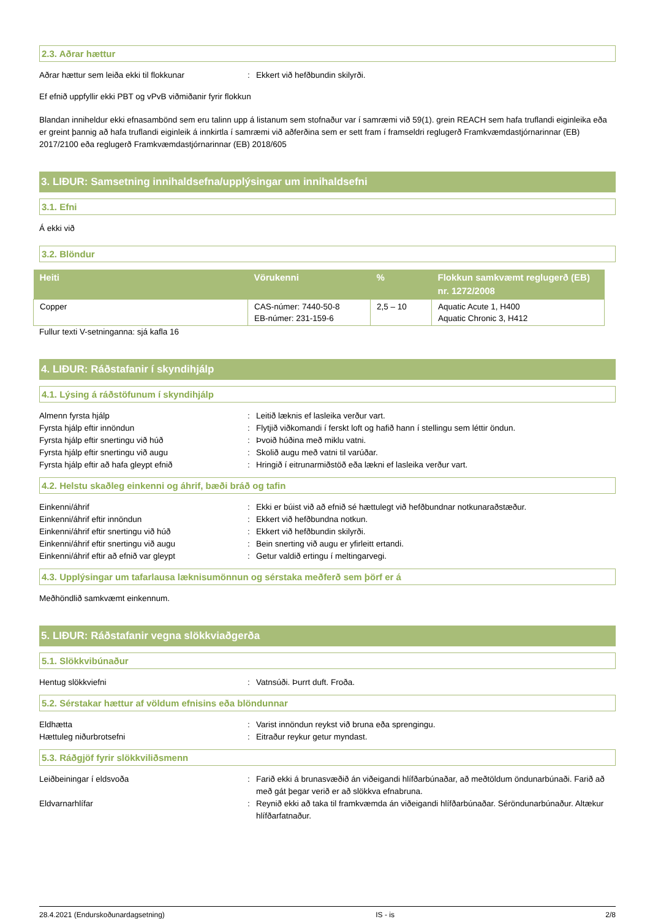2.3. Aðrar hættur
Aðrar hættur sem leiða ekki til flokkunar: Ekkert við hefðbundin skilyrði.
Ef efnið uppfyllir ekki PBT og vPvB viðmiðanir fyrir flokkun
Blandan inniheldur ekki efnasambönd sem eru talinn upp á listanum sem stofnaður var í samræmi við 59(1). grein REACH sem hafa truflandi eiginleika eða er greint þannig að hafa truflandi eiginleik á innkirtla í samræmi við aðferðina sem er sett fram í framseldri reglugerð Framkvæmdastjórnarinnar (EB) 2017/2100 eða reglugerð Framkvæmdastjórnarinnar (EB) 2018/605
3. LIÐUR: Samsetning innihaldsefna/upplýsingar um innihaldsefni
3.1. Efni
Á ekki við
3.2. Blöndur
| Heiti | Vörukenni | % | Flokkun samkvæmt reglugerð (EB) nr. 1272/2008 |
| --- | --- | --- | --- |
| Copper | CAS-númer: 7440-50-8 EB-númer: 231-159-6 | 2,5 – 10 | Aquatic Acute 1, H400 Aquatic Chronic 3, H412 |
Fullur texti V-setninganna: sjá kafla 16
4. LIÐUR: Ráðstafanir í skyndihjálp
4.1. Lýsing á ráðstöfunum í skyndihjálp
Almenn fyrsta hjálp: Leitið læknis ef lasleika verður vart.
Fyrsta hjálp eftir innöndun: Flytjið viðkomandi í ferskt loft og hafið hann í stellingu sem léttir öndun.
Fyrsta hjálp eftir snertingu við húð: Þvoið húðina með miklu vatni.
Fyrsta hjálp eftir snertingu við augu: Skolið augu með vatni til varúðar.
Fyrsta hjálp eftir að hafa gleypt efnið: Hringið í eitrunarmiðstöð eða lækni ef lasleika verður vart.
4.2. Helstu skaðleg einkenni og áhrif, bæði bráð og tafin
Einkenni/áhrif: Ekki er búist við að efnið sé hættulegt við hefðbundnar notkunaraðstæður.
Einkenni/áhrif eftir innöndun: Ekkert við hefðbundna notkun.
Einkenni/áhrif eftir snertingu við húð: Ekkert við hefðbundin skilyrði.
Einkenni/áhrif eftir snertingu við augu: Bein snerting við augu er yfirleitt ertandi.
Einkenni/áhrif eftir að efnið var gleypt: Getur valdið ertingu í meltingarvegi.
4.3. Upplýsingar um tafarlausa læknisumönnun og sérstaka meðferð sem þörf er á
Meðhöndlið samkvæmt einkennum.
5. LIÐUR: Ráðstafanir vegna slökkviaðgerða
5.1. Slökkvibúnaður
Hentug slökkviefni: Vatnsúði. Þurrt duft. Froða.
5.2. Sérstakar hættur af völdum efnisins eða blöndunnar
Eldhætta: Varist innöndun reykst við bruna eða sprengingu.
Hættuleg niðurbrotsefni: Eitraður reykur getur myndast.
5.3. Ráðgjöf fyrir slökkviliðsmenn
Leiðbeiningar í eldsvoða: Farið ekki á brunasvæðið án viðeigandi hlífðarbúnaðar, að meðtöldum öndunarbúnaði. Farið að með gát þegar verið er að slökkva efnabruna.
Eldvarnarhlífar: Reynið ekki að taka til framkvæmda án viðeigandi hlífðarbúnaðar. Séröndunarbúnaður. Altækur hlífðarfatnaður.
28.4.2021 (Endurskoðunardagsetning) IS - is 2/8